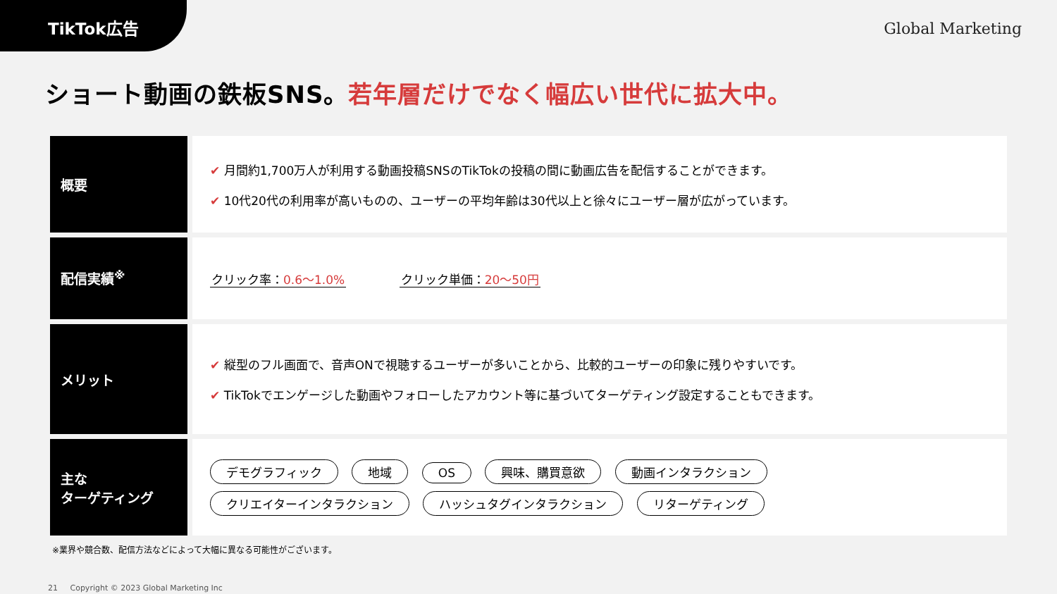TikTok広告
Global Marketing
ショート動画の鉄板SNS。若年層だけでなく幅広い世代に拡大中。
| 概要 | ✔ 月間約1,700万人が利用する動画投稿SNSのTikTokの投稿の間に動画広告を配信することができます。 ✔ 10代20代の利用率が高いものの、ユーザーの平均年齢は30代以上と徐々にユーザー層が広がっています。 |
| 配信実績<sup>※</sup> | クリック率： 0.6〜1.0% クリック単価： 20〜50円 |
| メリット | ✔ 縦型のフル画面で、音声ONで視聴するユーザーが多いことから、比較的ユーザーの印象に残りやすいです。 ✔ TikTokでエンゲージした動画やフォローしたアカウント等に基づいてターゲティング設定することもできます。 |
| 主な ターゲティング | デモグラフィック 地域 OS 興味、購買意欲 動画インタラクション クリエイターインタラクション ハッシュタグインタラクション リターゲティング |
※業界や競合数、配信方法などによって大幅に異なる可能性がございます。
21 Copyright © 2023 Global Marketing Inc